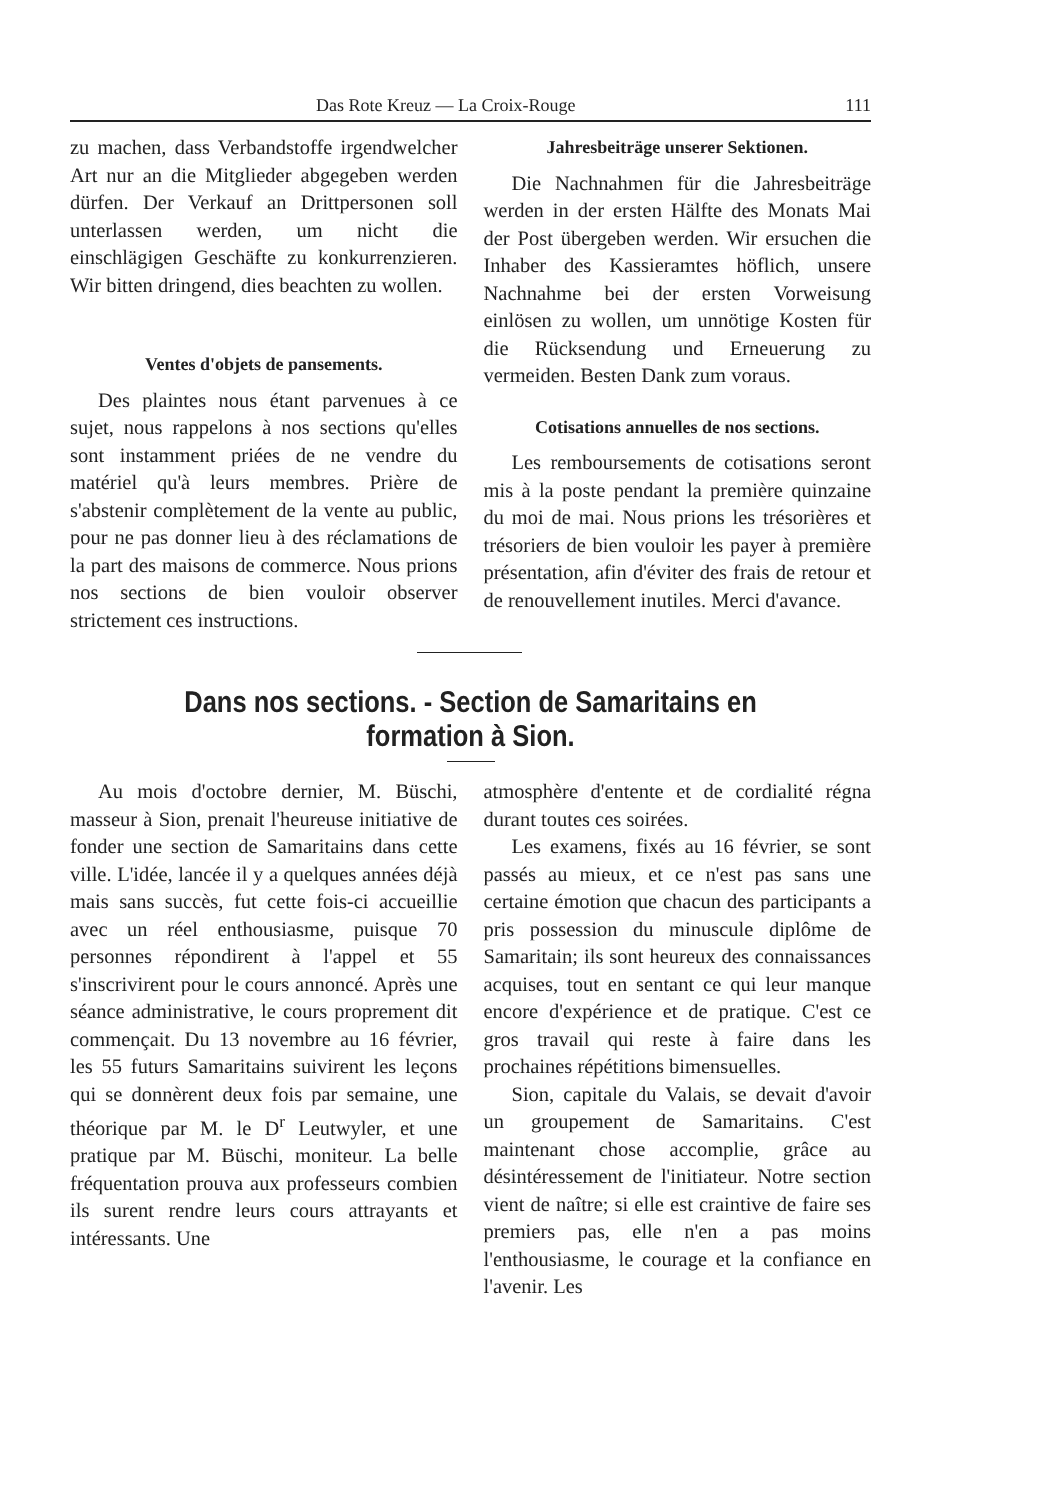Das Rote Kreuz — La Croix-Rouge 111
zu machen, dass Verbandstoffe irgendwelcher Art nur an die Mitglieder abgegeben werden dürfen. Der Verkauf an Drittpersonen soll unterlassen werden, um nicht die einschlägigen Geschäfte zu konkurrenzieren. Wir bitten dringend, dies beachten zu wollen.
Ventes d'objets de pansements.
Des plaintes nous étant parvenues à ce sujet, nous rappelons à nos sections qu'elles sont instamment priées de ne vendre du matériel qu'à leurs membres. Prière de s'abstenir complètement de la vente au public, pour ne pas donner lieu à des réclamations de la part des maisons de commerce. Nous prions nos sections de bien vouloir observer strictement ces instructions.
Jahresbeiträge unserer Sektionen.
Die Nachnahmen für die Jahresbeiträge werden in der ersten Hälfte des Monats Mai der Post übergeben werden. Wir ersuchen die Inhaber des Kassieramtes höflich, unsere Nachnahme bei der ersten Vorweisung einlösen zu wollen, um unnötige Kosten für die Rücksendung und Erneuerung zu vermeiden. Besten Dank zum voraus.
Cotisations annuelles de nos sections.
Les remboursements de cotisations seront mis à la poste pendant la première quinzaine du moi de mai. Nous prions les trésorières et trésoriers de bien vouloir les payer à première présentation, afin d'éviter des frais de retour et de renouvellement inutiles. Merci d'avance.
Dans nos sections. - Section de Samaritains en formation à Sion.
Au mois d'octobre dernier, M. Büschi, masseur à Sion, prenait l'heureuse initiative de fonder une section de Samaritains dans cette ville. L'idée, lancée il y a quelques années déjà mais sans succès, fut cette fois-ci accueillie avec un réel enthousiasme, puisque 70 personnes répondirent à l'appel et 55 s'inscrivirent pour le cours annoncé. Après une séance administrative, le cours proprement dit commençait. Du 13 novembre au 16 février, les 55 futurs Samaritains suivirent les leçons qui se donnèrent deux fois par semaine, une théorique par M. le D<sup>r</sup> Leutwyler, et une pratique par M. Büschi, moniteur. La belle fréquentation prouva aux professeurs combien ils surent rendre leurs cours attrayants et intéressants. Une
atmosphère d'entente et de cordialité régna durant toutes ces soirées.
Les examens, fixés au 16 février, se sont passés au mieux, et ce n'est pas sans une certaine émotion que chacun des participants a pris possession du minuscule diplôme de Samaritain; ils sont heureux des connaissances acquises, tout en sentant ce qui leur manque encore d'expérience et de pratique. C'est ce gros travail qui reste à faire dans les prochaines répétitions bimensuelles.
Sion, capitale du Valais, se devait d'avoir un groupement de Samaritains. C'est maintenant chose accomplie, grâce au désintéressement de l'initiateur. Notre section vient de naître; si elle est craintive de faire ses premiers pas, elle n'en a pas moins l'enthousiasme, le courage et la confiance en l'avenir. Les